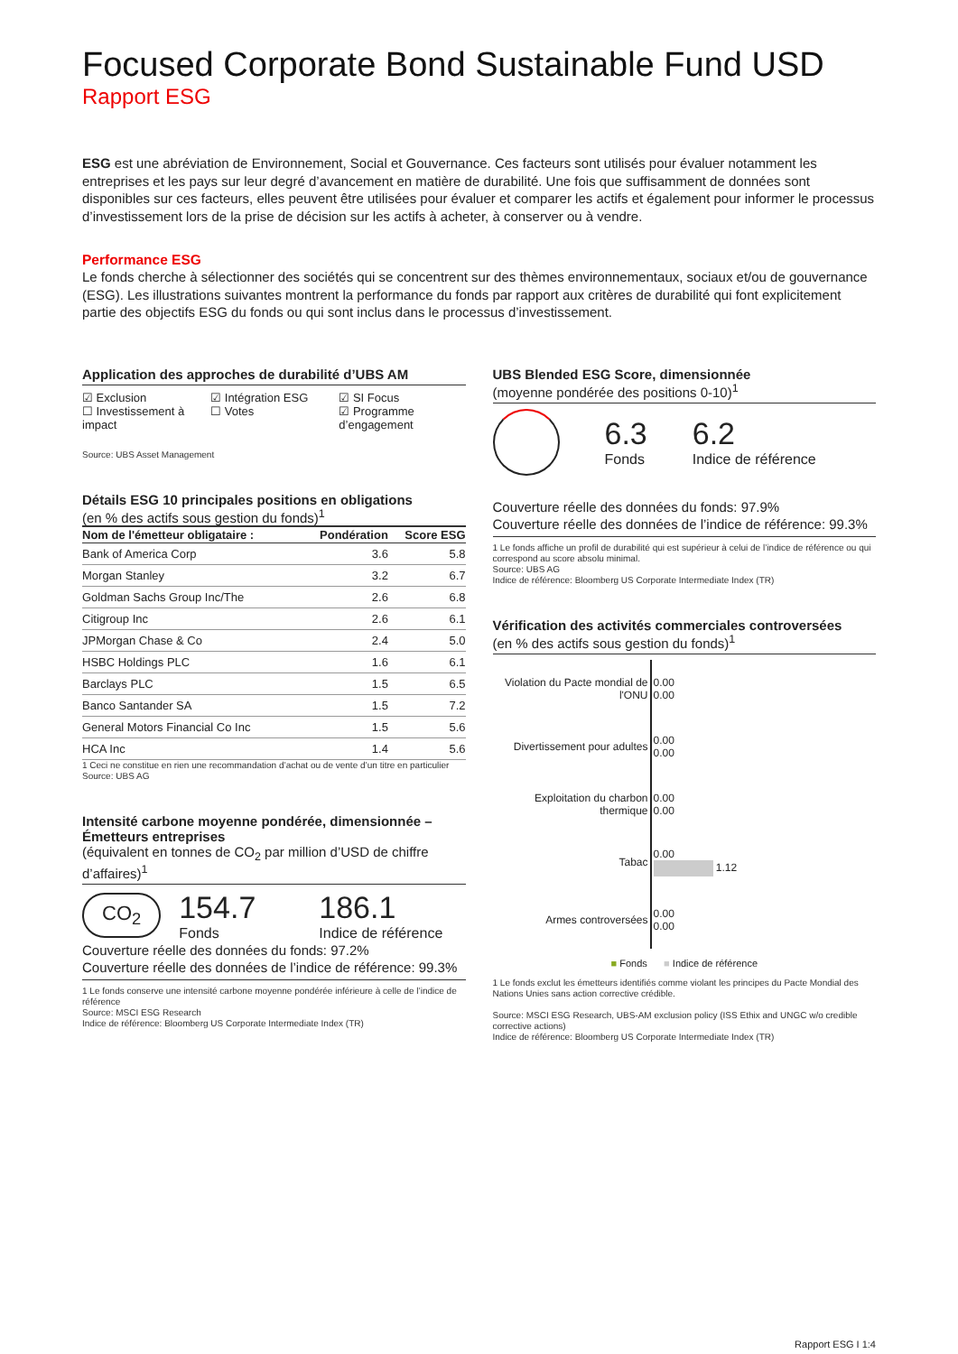Focused Corporate Bond Sustainable Fund USD
Rapport ESG
ESG est une abréviation de Environnement, Social et Gouvernance. Ces facteurs sont utilisés pour évaluer notamment les entreprises et les pays sur leur degré d’avancement en matière de durabilité. Une fois que suffisamment de données sont disponibles sur ces facteurs, elles peuvent être utilisées pour évaluer et comparer les actifs et également pour informer le processus d’investissement lors de la prise de décision sur les actifs à acheter, à conserver ou à vendre.
Performance ESG
Le fonds cherche à sélectionner des sociétés qui se concentrent sur des thèmes environnementaux, sociaux et/ou de gouvernance (ESG). Les illustrations suivantes montrent la performance du fonds par rapport aux critères de durabilité qui font explicitement partie des objectifs ESG du fonds ou qui sont inclus dans le processus d’investissement.
Application des approches de durabilité d’UBS AM
☑ Exclusion
☐ Investissement à impact
☑ Intégration ESG
☐ Votes
☑ SI Focus
☑ Programme d’engagement
Source: UBS Asset Management
Détails ESG 10 principales positions en obligations
(en % des actifs sous gestion du fonds)<sup>1</sup>
| Nom de l'émetteur obligataire : | Pondération | Score ESG |
| --- | --- | --- |
| Bank of America Corp | 3.6 | 5.8 |
| Morgan Stanley | 3.2 | 6.7 |
| Goldman Sachs Group Inc/The | 2.6 | 6.8 |
| Citigroup Inc | 2.6 | 6.1 |
| JPMorgan Chase & Co | 2.4 | 5.0 |
| HSBC Holdings PLC | 1.6 | 6.1 |
| Barclays PLC | 1.5 | 6.5 |
| Banco Santander SA | 1.5 | 7.2 |
| General Motors Financial Co Inc | 1.5 | 5.6 |
| HCA Inc | 1.4 | 5.6 |
1 Ceci ne constitue en rien une recommandation d’achat ou de vente d’un titre en particulier
Source: UBS AG
Intensité carbone moyenne pondérée, dimensionnée – Émetteurs entreprises
(équivalent en tonnes de CO<sub>2</sub> par million d’USD de chiffre d’affaires)<sup>1</sup>
CO<sub>2</sub>
154.7
Fonds
186.1
Indice de référence
Couverture réelle des données du fonds: 97.2%
Couverture réelle des données de l’indice de référence: 99.3%
1 Le fonds conserve une intensité carbone moyenne pondérée inférieure à celle de l’indice de référence
Source: MSCI ESG Research
Indice de référence: Bloomberg US Corporate Intermediate Index (TR)
UBS Blended ESG Score, dimensionnée
(moyenne pondérée des positions 0-10)<sup>1</sup>
6.3
Fonds
6.2
Indice de référence
Couverture réelle des données du fonds: 97.9%
Couverture réelle des données de l’indice de référence: 99.3%
1 Le fonds affiche un profil de durabilité qui est supérieur à celui de l’indice de référence ou qui correspond au score absolu minimal.
Source: UBS AG
Indice de référence: Bloomberg US Corporate Intermediate Index (TR)
Vérification des activités commerciales controversées
(en % des actifs sous gestion du fonds)<sup>1</sup>
| Violation du Pacte mondial de l'ONU | 0.00 0.00 |
| Divertissement pour adultes | 0.00 0.00 |
| Exploitation du charbon thermique | 0.00 0.00 |
| Tabac | 0.00 1.12 |
| Armes controversées | 0.00 0.00 |
■ Fonds ■ Indice de référence
1 Le fonds exclut les émetteurs identifiés comme violant les principes du Pacte Mondial des Nations Unies sans action corrective crédible.
Source: MSCI ESG Research, UBS-AM exclusion policy (ISS Ethix and UNGC w/o credible corrective actions)
Indice de référence: Bloomberg US Corporate Intermediate Index (TR)
Rapport ESG I 1:4